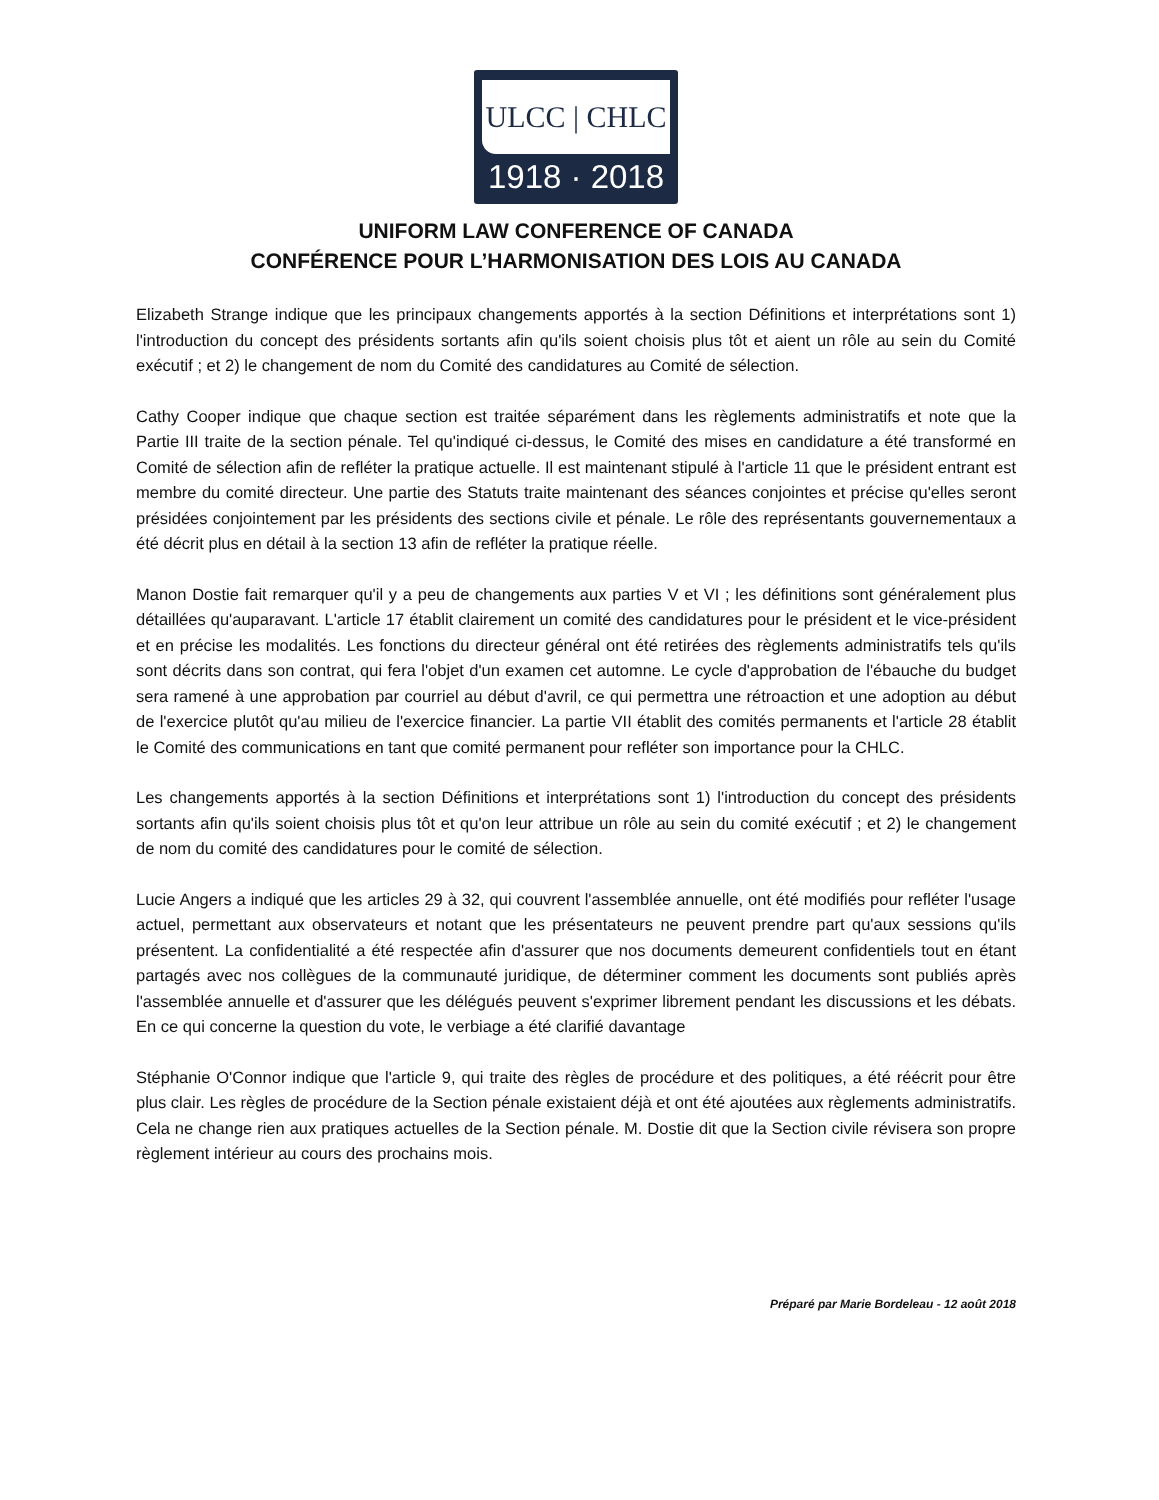ULCC | CHLC
1918 · 2018
UNIFORM LAW CONFERENCE OF CANADA
CONFÉRENCE POUR L’HARMONISATION DES LOIS AU CANADA
Elizabeth Strange indique que les principaux changements apportés à la section Définitions et interprétations sont 1) l'introduction du concept des présidents sortants afin qu'ils soient choisis plus tôt et aient un rôle au sein du Comité exécutif ; et 2) le changement de nom du Comité des candidatures au Comité de sélection.
Cathy Cooper indique que chaque section est traitée séparément dans les règlements administratifs et note que la Partie III traite de la section pénale. Tel qu'indiqué ci-dessus, le Comité des mises en candidature a été transformé en Comité de sélection afin de refléter la pratique actuelle. Il est maintenant stipulé à l'article 11 que le président entrant est membre du comité directeur. Une partie des Statuts traite maintenant des séances conjointes et précise qu'elles seront présidées conjointement par les présidents des sections civile et pénale. Le rôle des représentants gouvernementaux a été décrit plus en détail à la section 13 afin de refléter la pratique réelle.
Manon Dostie fait remarquer qu'il y a peu de changements aux parties V et VI ; les définitions sont généralement plus détaillées qu'auparavant. L'article 17 établit clairement un comité des candidatures pour le président et le vice-président et en précise les modalités. Les fonctions du directeur général ont été retirées des règlements administratifs tels qu'ils sont décrits dans son contrat, qui fera l'objet d'un examen cet automne. Le cycle d'approbation de l'ébauche du budget sera ramené à une approbation par courriel au début d'avril, ce qui permettra une rétroaction et une adoption au début de l'exercice plutôt qu'au milieu de l'exercice financier. La partie VII établit des comités permanents et l'article 28 établit le Comité des communications en tant que comité permanent pour refléter son importance pour la CHLC.
Les changements apportés à la section Définitions et interprétations sont 1) l'introduction du concept des présidents sortants afin qu'ils soient choisis plus tôt et qu'on leur attribue un rôle au sein du comité exécutif ; et 2) le changement de nom du comité des candidatures pour le comité de sélection.
Lucie Angers a indiqué que les articles 29 à 32, qui couvrent l'assemblée annuelle, ont été modifiés pour refléter l'usage actuel, permettant aux observateurs et notant que les présentateurs ne peuvent prendre part qu'aux sessions qu'ils présentent. La confidentialité a été respectée afin d'assurer que nos documents demeurent confidentiels tout en étant partagés avec nos collègues de la communauté juridique, de déterminer comment les documents sont publiés après l'assemblée annuelle et d'assurer que les délégués peuvent s'exprimer librement pendant les discussions et les débats. En ce qui concerne la question du vote, le verbiage a été clarifié davantage
Stéphanie O'Connor indique que l'article 9, qui traite des règles de procédure et des politiques, a été réécrit pour être plus clair. Les règles de procédure de la Section pénale existaient déjà et ont été ajoutées aux règlements administratifs. Cela ne change rien aux pratiques actuelles de la Section pénale. M. Dostie dit que la Section civile révisera son propre règlement intérieur au cours des prochains mois.
Préparé par Marie Bordeleau - 12 août 2018